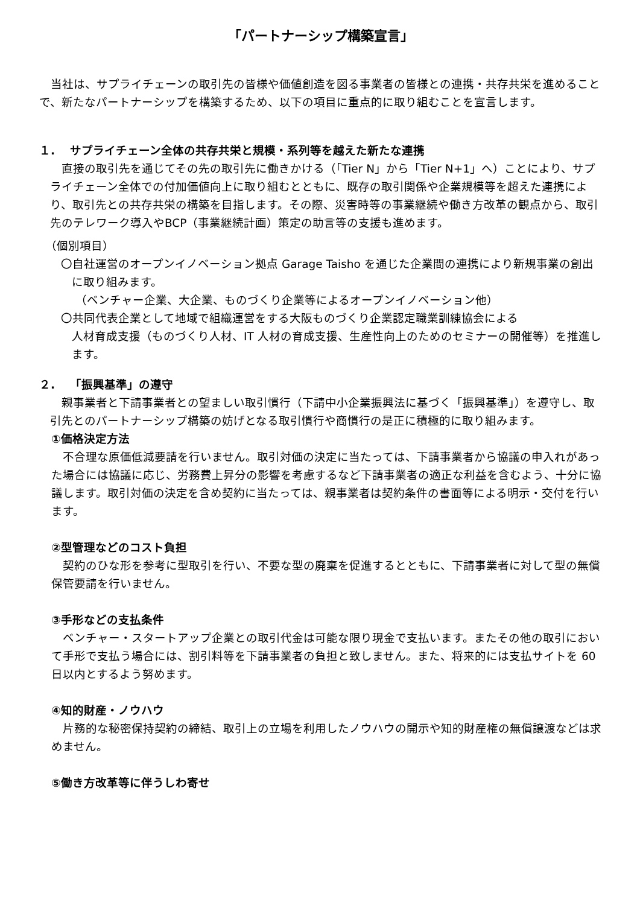「パートナーシップ構築宣言」
当社は、サプライチェーンの取引先の皆様や価値創造を図る事業者の皆様との連携・共存共栄を進めることで、新たなパートナーシップを構築するため、以下の項目に重点的に取り組むことを宣言します。
１.　 サプライチェーン全体の共存共栄と規模・系列等を越えた新たな連携
直接の取引先を通じてその先の取引先に働きかける（「Tier N」から「Tier N+1」へ）ことにより、サプライチェーン全体での付加価値向上に取り組むとともに、既存の取引関係や企業規模等を超えた連携により、取引先との共存共栄の構築を目指します。その際、災害時等の事業継続や働き方改革の観点から、取引先のテレワーク導入やBCP（事業継続計画）策定の助言等の支援も進めます。
（個別項目）
〇自社運営のオープンイノベーション拠点 Garage Taisho を通じた企業間の連携により新規事業の創出に取り組みます。
（ベンチャー企業、大企業、ものづくり企業等によるオープンイノベーション他）
〇共同代表企業として地域で組織運営をする大阪ものづくり企業認定職業訓練協会による
人材育成支援（ものづくり人材、IT 人材の育成支援、生産性向上のためのセミナーの開催等）を推進します。
２.　 「振興基準」の遵守
親事業者と下請事業者との望ましい取引慣行（下請中小企業振興法に基づく「振興基準」）を遵守し、取引先とのパートナーシップ構築の妨げとなる取引慣行や商慣行の是正に積極的に取り組みます。
①価格決定方法
不合理な原価低減要請を行いません。取引対価の決定に当たっては、下請事業者から協議の申入れがあった場合には協議に応じ、労務費上昇分の影響を考慮するなど下請事業者の適正な利益を含むよう、十分に協議します。取引対価の決定を含め契約に当たっては、親事業者は契約条件の書面等による明示・交付を行います。
②型管理などのコスト負担
契約のひな形を参考に型取引を行い、不要な型の廃棄を促進するとともに、下請事業者に対して型の無償保管要請を行いません。
③手形などの支払条件
ベンチャー・スタートアップ企業との取引代金は可能な限り現金で支払います。またその他の取引において手形で支払う場合には、割引料等を下請事業者の負担と致しません。また、将来的には支払サイトを 60 日以内とするよう努めます。
④知的財産・ノウハウ
片務的な秘密保持契約の締結、取引上の立場を利用したノウハウの開示や知的財産権の無償譲渡などは求めません。
⑤働き方改革等に伴うしわ寄せ